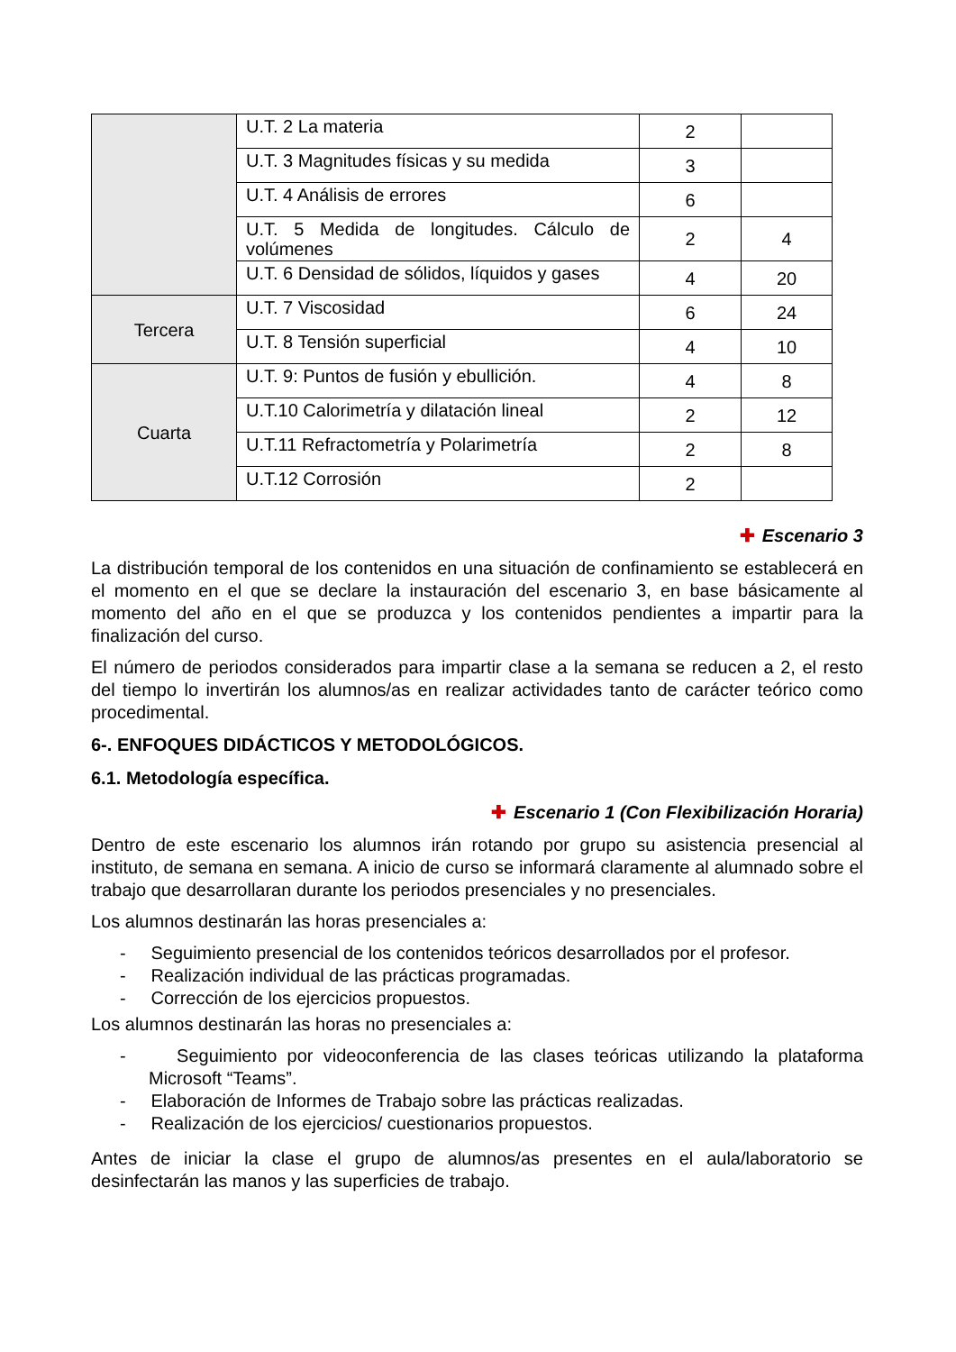| | U.T. 2 La materia | 2 | |
| | U.T. 3 Magnitudes físicas y su medida | 3 | |
| | U.T. 4 Análisis de errores | 6 | |
| | U.T. 5 Medida de longitudes. Cálculo de volúmenes | 2 | 4 |
| | U.T. 6 Densidad de sólidos, líquidos y gases | 4 | 20 |
| Tercera | U.T. 7 Viscosidad | 6 | 24 |
| | U.T. 8 Tensión superficial | 4 | 10 |
| Cuarta | U.T. 9: Puntos de fusión y ebullición. | 4 | 8 |
| | U.T.10 Calorimetría y dilatación lineal | 2 | 12 |
| | U.T.11 Refractometría y Polarimetría | 2 | 8 |
| | U.T.12 Corrosión | 2 | |
✚ Escenario 3
La distribución temporal de los contenidos en una situación de confinamiento se establecerá en el momento en el que se declare la instauración del escenario 3, en base básicamente al momento del año en el que se produzca y los contenidos pendientes a impartir para la finalización del curso.
El número de periodos considerados para impartir clase a la semana se reducen a 2, el resto del tiempo lo invertirán los alumnos/as en realizar actividades tanto de carácter teórico como procedimental.
6-. ENFOQUES DIDÁCTICOS Y METODOLÓGICOS.
6.1. Metodología específica.
✚ Escenario 1 (Con Flexibilización Horaria)
Dentro de este escenario los alumnos irán rotando por grupo su asistencia presencial al instituto, de semana en semana. A inicio de curso se informará claramente al alumnado sobre el trabajo que desarrollaran durante los periodos presenciales y no presenciales.
Los alumnos destinarán las horas presenciales a:
- Seguimiento presencial de los contenidos teóricos desarrollados por el profesor.
- Realización individual de las prácticas programadas.
- Corrección de los ejercicios propuestos.
Los alumnos destinarán las horas no presenciales a:
- Seguimiento por videoconferencia de las clases teóricas utilizando la plataforma Microsoft “Teams”.
- Elaboración de Informes de Trabajo sobre las prácticas realizadas.
- Realización de los ejercicios/ cuestionarios propuestos.
Antes de iniciar la clase el grupo de alumnos/as presentes en el aula/laboratorio se desinfectarán las manos y las superficies de trabajo.